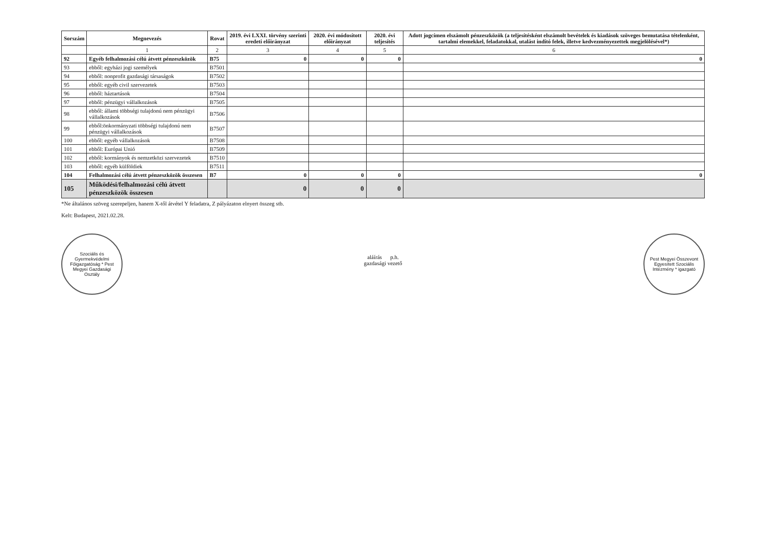| Sorszám | Megnevezés | Rovat | 2019. évi LXXI. törvény szerinti eredeti előirányzat | 2020. évi módosított előirányzat | 2020. évi teljesítés | Adott jogcímen elszámolt pénzeszközök (a teljesítésként elszámolt bevételek és kiadások szöveges bemutatása tételenként, tartalmi elemekkel, feladatokkal, utalást indító felek, illetve kedvezményezettek megjelölésével*) |
| --- | --- | --- | --- | --- | --- | --- |
| | 1 | 2 | 3 | 4 | 5 | 6 |
| 92 | Egyéb felhalmozási célú átvett pénzeszközök | B75 | 0 | 0 | 0 | 0 |
| 93 | ebből: egyházi jogi személyek | B7501 | | | | |
| 94 | ebből: nonprofit gazdasági társaságok | B7502 | | | | |
| 95 | ebből: egyéb civil szervezetek | B7503 | | | | |
| 96 | ebből: háztartások | B7504 | | | | |
| 97 | ebből: pénzügyi vállalkozások | B7505 | | | | |
| 98 | ebből: állami többségi tulajdonú nem pénzügyi vállalkozások | B7506 | | | | |
| 99 | ebből:önkormányzati többségi tulajdonú nem pénzügyi vállalkozások | B7507 | | | | |
| 100 | ebből: egyéb vállalkozások | B7508 | | | | |
| 101 | ebből: Európai Unió | B7509 | | | | |
| 102 | ebből: kormányok és nemzetközi szervezetek | B7510 | | | | |
| 103 | ebből: egyéb külföldiek | B7511 | | | | |
| 104 | Felhalmozási célú átvett pénzeszközök összesen | B7 | 0 | 0 | 0 | 0 |
| 105 | Működési/felhalmozási célú átvett pénzeszközök összesen | | 0 | 0 | 0 | |
*Ne általános szöveg szerepeljen, hanem X-től átvétel Y feladatra, Z pályázaton elnyert összeg stb.
Kelt: Budapest, 2021.02.28.
Szociális és Gyermekvédelmi Főigazgatóság * Pest Megyei Gazdasági Osztály
aláírás p.h.
gazdasági vezető
Pest Megyei Összevont Egyesített Szociális Intézmény * igazgató